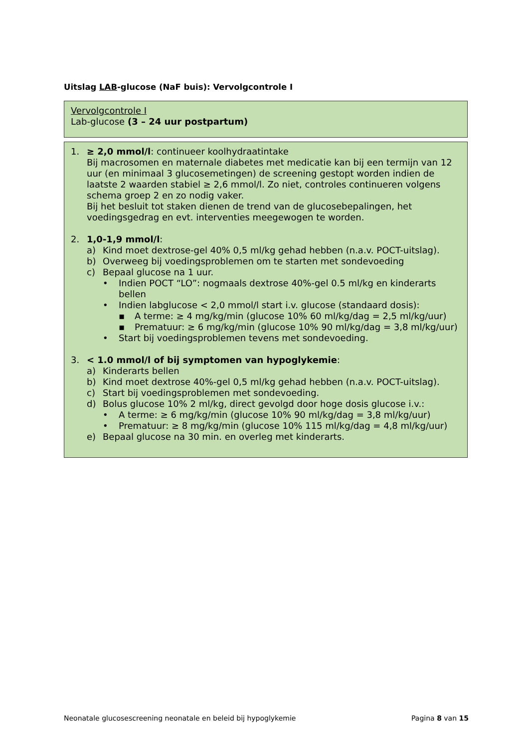Uitslag LAB-glucose (NaF buis): Vervolgcontrole I
Vervolgcontrole I
Lab-glucose (3 – 24 uur postpartum)
1. ≥ 2,0 mmol/l: continueer koolhydraatintake
Bij macrosomen en maternale diabetes met medicatie kan bij een termijn van 12 uur (en minimaal 3 glucosemetingen) de screening gestopt worden indien de laatste 2 waarden stabiel ≥ 2,6 mmol/l. Zo niet, controles continueren volgens schema groep 2 en zo nodig vaker.
Bij het besluit tot staken dienen de trend van de glucosebepalingen, het voedingsgedrag en evt. interventies meegewogen te worden.
2. 1,0-1,9 mmol/l:
a) Kind moet dextrose-gel 40% 0,5 ml/kg gehad hebben (n.a.v. POCT-uitslag).
b) Overweeg bij voedingsproblemen om te starten met sondevoeding
c) Bepaal glucose na 1 uur.
• Indien POCT “LO”: nogmaals dextrose 40%-gel 0.5 ml/kg en kinderarts bellen
• Indien labglucose < 2,0 mmol/l start i.v. glucose (standaard dosis):
▪ A terme: ≥ 4 mg/kg/min (glucose 10% 60 ml/kg/dag = 2,5 ml/kg/uur)
▪ Prematuur: ≥ 6 mg/kg/min (glucose 10% 90 ml/kg/dag = 3,8 ml/kg/uur)
• Start bij voedingsproblemen tevens met sondevoeding.
3. < 1.0 mmol/l of bij symptomen van hypoglykemie:
a) Kinderarts bellen
b) Kind moet dextrose 40%-gel 0,5 ml/kg gehad hebben (n.a.v. POCT-uitslag).
c) Start bij voedingsproblemen met sondevoeding.
d) Bolus glucose 10% 2 ml/kg, direct gevolgd door hoge dosis glucose i.v.:
• A terme: ≥ 6 mg/kg/min (glucose 10% 90 ml/kg/dag = 3,8 ml/kg/uur)
• Prematuur: ≥ 8 mg/kg/min (glucose 10% 115 ml/kg/dag = 4,8 ml/kg/uur)
e) Bepaal glucose na 30 min. en overleg met kinderarts.
Neonatale glucosescreening neonatale en beleid bij hypoglykemie Pagina 8 van 15